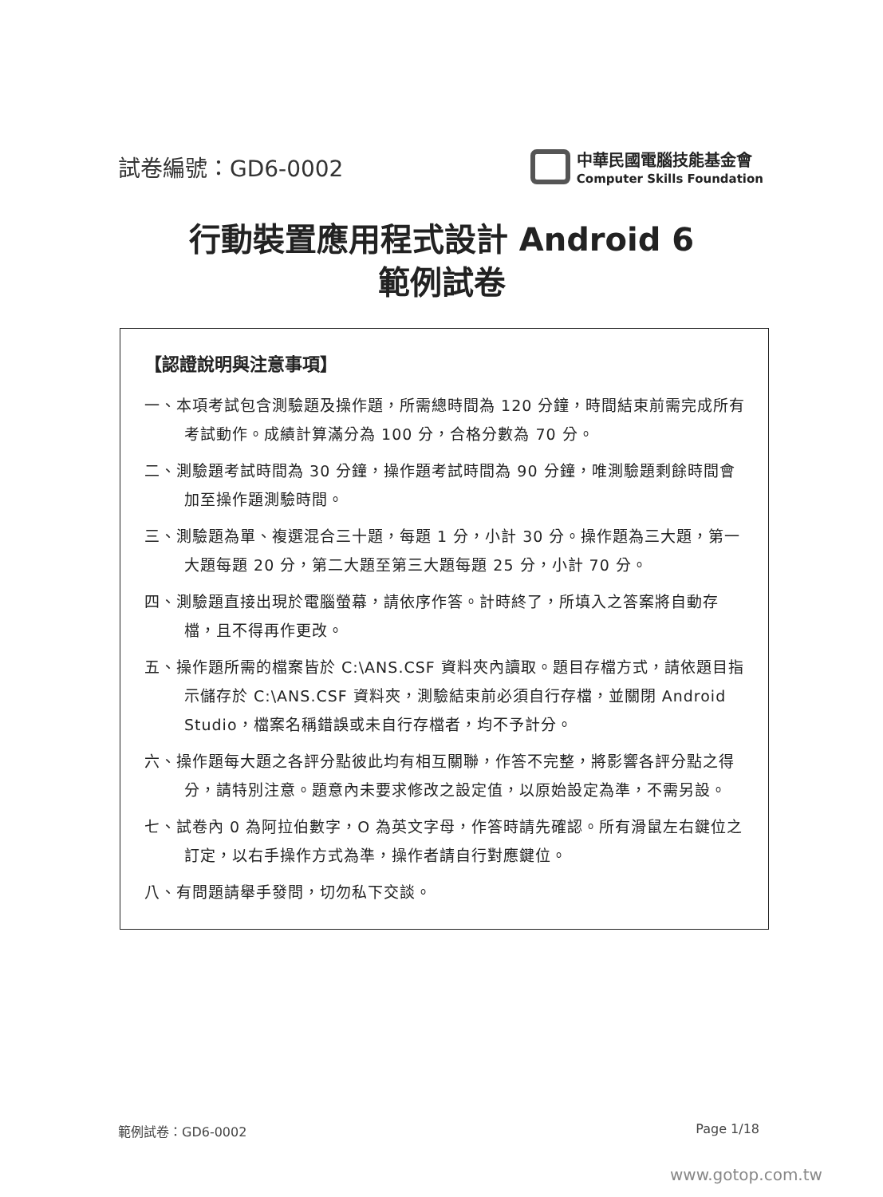試卷編號：GD6-0002
中華民國電腦技能基金會
Computer Skills Foundation
行動裝置應用程式設計 Android 6
範例試卷
【認證說明與注意事項】
一、本項考試包含測驗題及操作題，所需總時間為 120 分鐘，時間結束前需完成所有考試動作。成績計算滿分為 100 分，合格分數為 70 分。
二、測驗題考試時間為 30 分鐘，操作題考試時間為 90 分鐘，唯測驗題剩餘時間會加至操作題測驗時間。
三、測驗題為單、複選混合三十題，每題 1 分，小計 30 分。操作題為三大題，第一大題每題 20 分，第二大題至第三大題每題 25 分，小計 70 分。
四、測驗題直接出現於電腦螢幕，請依序作答。計時終了，所填入之答案將自動存檔，且不得再作更改。
五、操作題所需的檔案皆於 C:\ANS.CSF 資料夾內讀取。題目存檔方式，請依題目指示儲存於 C:\ANS.CSF 資料夾，測驗結束前必須自行存檔，並關閉 Android Studio，檔案名稱錯誤或未自行存檔者，均不予計分。
六、操作題每大題之各評分點彼此均有相互關聯，作答不完整，將影響各評分點之得分，請特別注意。題意內未要求修改之設定值，以原始設定為準，不需另設。
七、試卷內 0 為阿拉伯數字，O 為英文字母，作答時請先確認。所有滑鼠左右鍵位之訂定，以右手操作方式為準，操作者請自行對應鍵位。
八、有問題請舉手發問，切勿私下交談。
範例試卷：GD6-0002 Page 1/18
www.gotop.com.tw